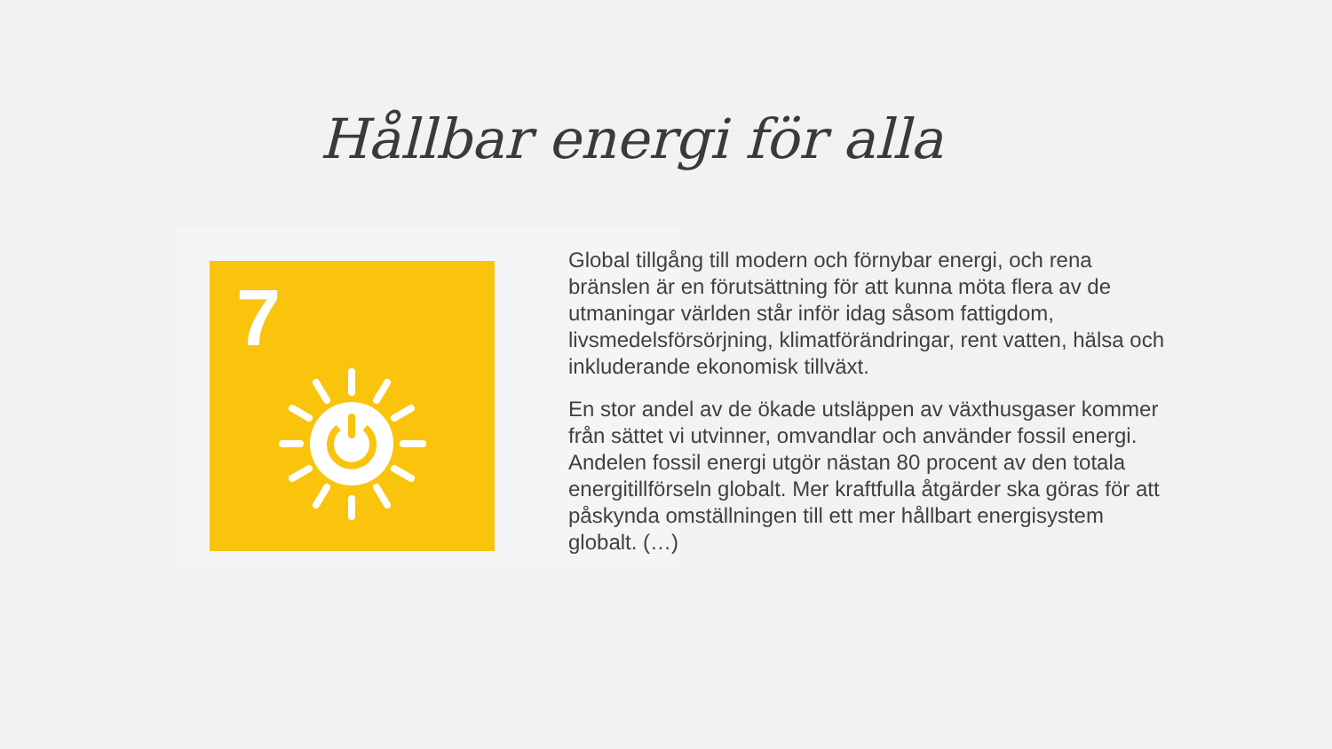Hållbar energi för alla
7
Global tillgång till modern och förnybar energi, och rena bränslen är en förutsättning för att kunna möta flera av de utmaningar världen står inför idag såsom fattigdom, livsmedelsförsörjning, klimatförändringar, rent vatten, hälsa och inkluderande ekonomisk tillväxt.
En stor andel av de ökade utsläppen av växthusgaser kommer från sättet vi utvinner, omvandlar och använder fossil energi. Andelen fossil energi utgör nästan 80 procent av den totala energitillförseln globalt. Mer kraftfulla åtgärder ska göras för att påskynda omställningen till ett mer hållbart energisystem globalt. (…)